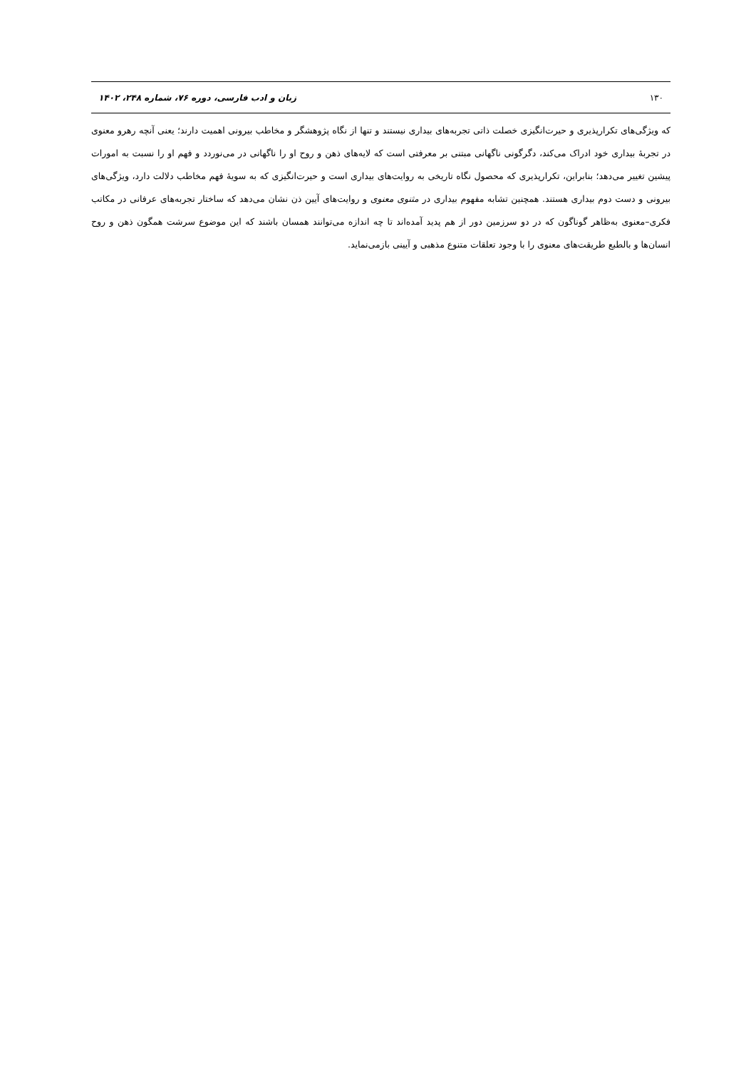۱۳۰ زبان و ادب فارسی، دوره ۷۶، شماره ۲۴۸، ۱۴۰۲
که ویژگی‌های تکرارپذیری و حیرت‌انگیزی خصلت ذاتی تجربه‌های بیداری نیستند و تنها از نگاه پژوهشگر و مخاطب بیرونی اهمیت دارند؛ یعنی آنچه رهرو معنوی در تجربهٔ بیداری خود ادراک می‌کند، دگرگونی ناگهانی مبتنی بر معرفتی است که لایه‌های ذهن و روح او را ناگهانی در می‌نوردد و فهم او را نسبت به امورات پیشین تغییر می‌دهد؛ بنابراین، تکرارپذیری که محصول نگاه تاریخی به روایت‌های بیداری است و حیرت‌انگیزی که به سویهٔ فهم مخاطب دلالت دارد، ویژگی‌های بیرونی و دست دوم بیداری هستند. همچنین تشابه مفهوم بیداری در مثنوی معنوی و روایت‌های آیین ذن نشان می‌دهد که ساختار تجربه‌های عرفانی در مکاتب فکری–معنوی به‌ظاهر گوناگون که در دو سرزمین دور از هم پدید آمده‌اند تا چه اندازه می‌توانند همسان باشند که این موضوع سرشت همگون ذهن و روح انسان‌ها و بالطبع طریقت‌های معنوی را با وجود تعلقات متنوع مذهبی و آیینی بازمی‌نماید.